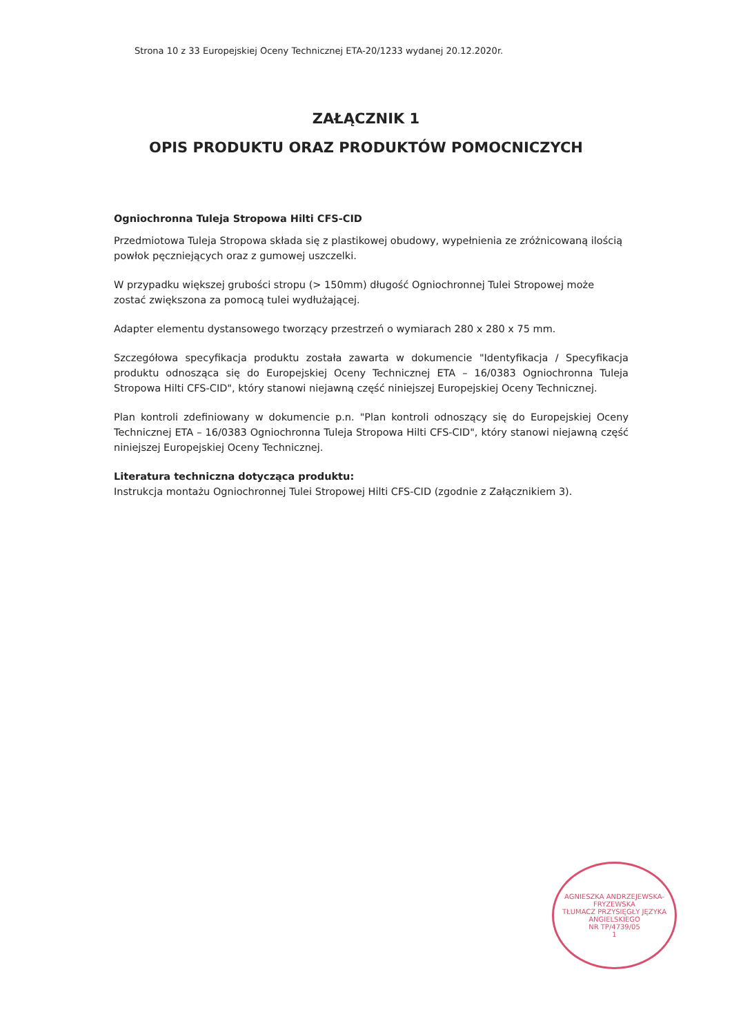Strona 10 z 33 Europejskiej Oceny Technicznej ETA-20/1233 wydanej 20.12.2020r.
ZAŁĄCZNIK 1
OPIS PRODUKTU ORAZ PRODUKTÓW POMOCNICZYCH
Ogniochronna Tuleja Stropowa Hilti CFS-CID
Przedmiotowa Tuleja Stropowa składa się z plastikowej obudowy, wypełnienia ze zróżnicowaną ilością powłok pęczniejących oraz z gumowej uszczelki.
W przypadku większej grubości stropu (> 150mm) długość Ogniochronnej Tulei Stropowej może zostać zwiększona za pomocą tulei wydłużającej.
Adapter elementu dystansowego tworzący przestrzeń o wymiarach 280 x 280 x 75 mm.
Szczegółowa specyfikacja produktu została zawarta w dokumencie "Identyfikacja / Specyfikacja produktu odnosząca się do Europejskiej Oceny Technicznej ETA – 16/0383 Ogniochronna Tuleja Stropowa Hilti CFS-CID", który stanowi niejawną część niniejszej Europejskiej Oceny Technicznej.
Plan kontroli zdefiniowany w dokumencie p.n. "Plan kontroli odnoszący się do Europejskiej Oceny Technicznej ETA – 16/0383 Ogniochronna Tuleja Stropowa Hilti CFS-CID", który stanowi niejawną część niniejszej Europejskiej Oceny Technicznej.
Literatura techniczna dotycząca produktu:
Instrukcja montażu Ogniochronnej Tulei Stropowej Hilti CFS-CID (zgodnie z Załącznikiem 3).
AGNIESZKA ANDRZEJEWSKA-FRYZEWSKA
TŁUMACZ PRZYSIĘGŁY JĘZYKA ANGIELSKIEGO
NR TP/4739/05
1